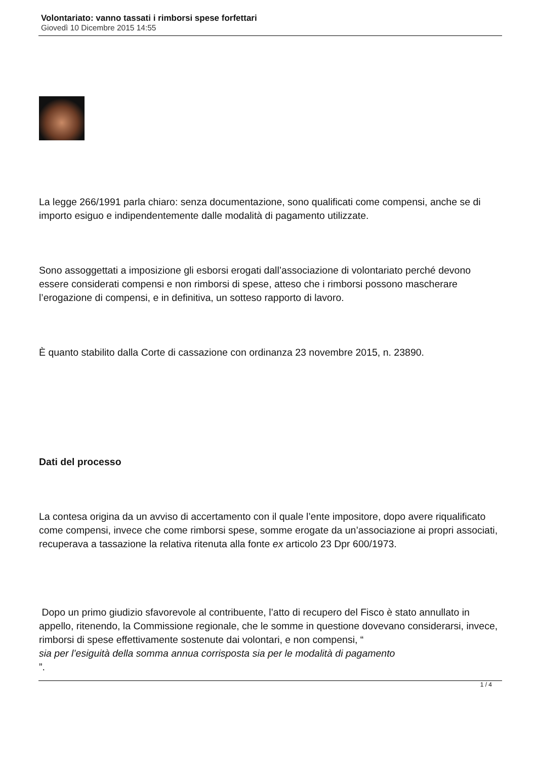Volontariato: vanno tassati i rimborsi spese forfettari
Giovedì 10 Dicembre 2015 14:55
La legge 266/1991 parla chiaro: senza documentazione, sono qualificati come compensi, anche se di importo esiguo e indipendentemente dalle modalità di pagamento utilizzate.
Sono assoggettati a imposizione gli esborsi erogati dall’associazione di volontariato perché devono essere considerati compensi e non rimborsi di spese, atteso che i rimborsi possono mascherare l’erogazione di compensi, e in definitiva, un sotteso rapporto di lavoro.
È quanto stabilito dalla Corte di cassazione con ordinanza 23 novembre 2015, n. 23890.
Dati del processo
La contesa origina da un avviso di accertamento con il quale l’ente impositore, dopo avere riqualificato come compensi, invece che come rimborsi spese, somme erogate da un’associazione ai propri associati, recuperava a tassazione la relativa ritenuta alla fonte ex articolo 23 Dpr 600/1973.
Dopo un primo giudizio sfavorevole al contribuente, l’atto di recupero del Fisco è stato annullato in appello, ritenendo, la Commissione regionale, che le somme in questione dovevano considerarsi, invece, rimborsi di spese effettivamente sostenute dai volontari, e non compensi, “
sia per l’esiguità della somma annua corrisposta sia per le modalità di pagamento
”.
1 / 4